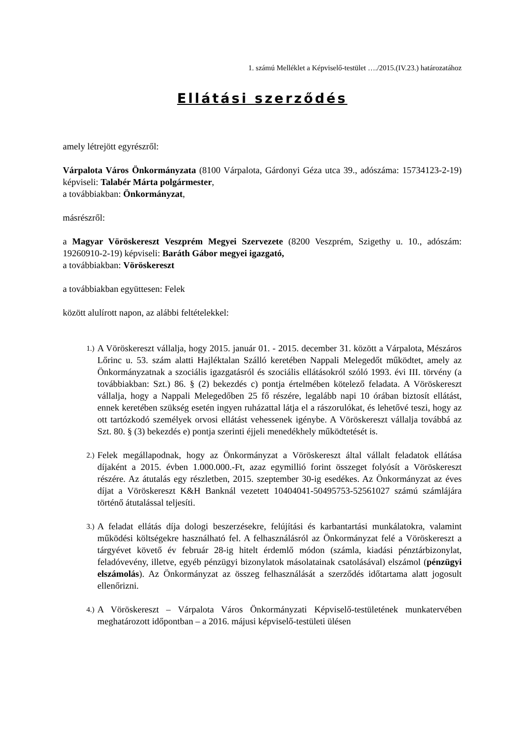1. számú Melléklet a Képviselő-testület …./2015.(IV.23.) határozatához
Ellátási szerződés
amely létrejött egyrészről:
Várpalota Város Önkormányzata (8100 Várpalota, Gárdonyi Géza utca 39., adószáma: 15734123-2-19) képviseli: Talabér Márta polgármester,
a továbbiakban: Önkormányzat,
másrészről:
a Magyar Vöröskereszt Veszprém Megyei Szervezete (8200 Veszprém, Szigethy u. 10., adószám: 19260910-2-19) képviseli: Baráth Gábor megyei igazgató,
a továbbiakban: Vöröskereszt
a továbbiakban együttesen: Felek
között alulírott napon, az alábbi feltételekkel:
1.)
A Vöröskereszt vállalja, hogy 2015. január 01. - 2015. december 31. között a Várpalota, Mészáros Lőrinc u. 53. szám alatti Hajléktalan Szálló keretében Nappali Melegedőt működtet, amely az Önkormányzatnak a szociális igazgatásról és szociális ellátásokról szóló 1993. évi III. törvény (a továbbiakban: Szt.) 86. § (2) bekezdés c) pontja értelmében kötelező feladata. A Vöröskereszt vállalja, hogy a Nappali Melegedőben 25 fő részére, legalább napi 10 órában biztosít ellátást, ennek keretében szükség esetén ingyen ruházattal látja el a rászorulókat, és lehetővé teszi, hogy az ott tartózkodó személyek orvosi ellátást vehessenek igénybe. A Vöröskereszt vállalja továbbá az Szt. 80. § (3) bekezdés e) pontja szerinti éjjeli menedékhely működtetését is.
2.)
Felek megállapodnak, hogy az Önkormányzat a Vöröskereszt által vállalt feladatok ellátása díjaként a 2015. évben 1.000.000.-Ft, azaz egymillió forint összeget folyósít a Vöröskereszt részére. Az átutalás egy részletben, 2015. szeptember 30-ig esedékes. Az Önkormányzat az éves díjat a Vöröskereszt K&H Banknál vezetett 10404041-50495753-52561027 számú számlájára történő átutalással teljesíti.
3.)
A feladat ellátás díja dologi beszerzésekre, felújítási és karbantartási munkálatokra, valamint működési költségekre használható fel. A felhasználásról az Önkormányzat felé a Vöröskereszt a tárgyévet követő év február 28-ig hitelt érdemlő módon (számla, kiadási pénztárbizonylat, feladóvevény, illetve, egyéb pénzügyi bizonylatok másolatainak csatolásával) elszámol (pénzügyi elszámolás). Az Önkormányzat az összeg felhasználását a szerződés időtartama alatt jogosult ellenőrizni.
4.)
A Vöröskereszt – Várpalota Város Önkormányzati Képviselő-testületének munkatervében meghatározott időpontban – a 2016. májusi képviselő-testületi ülésen